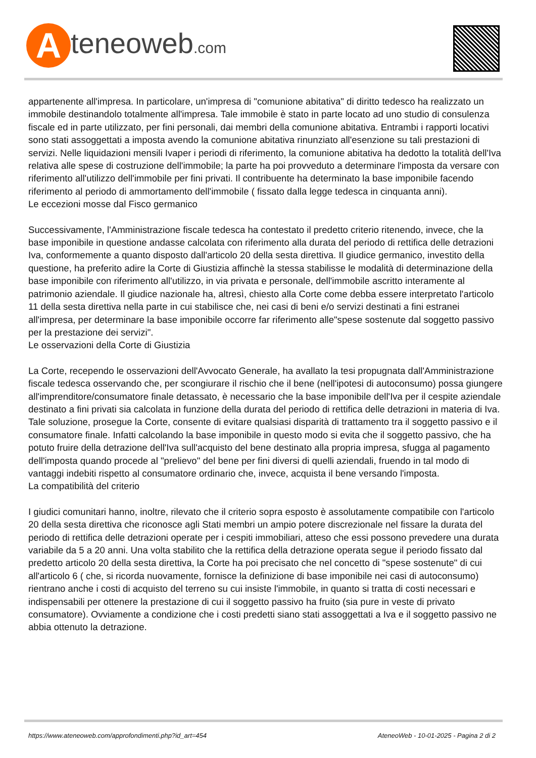Ateneoweb.com
appartenente all'impresa. In particolare, un'impresa di "comunione abitativa" di diritto tedesco ha realizzato un immobile destinandolo totalmente all'impresa. Tale immobile è stato in parte locato ad uno studio di consulenza fiscale ed in parte utilizzato, per fini personali, dai membri della comunione abitativa. Entrambi i rapporti locativi sono stati assoggettati a imposta avendo la comunione abitativa rinunziato all'esenzione su tali prestazioni di servizi. Nelle liquidazioni mensili Ivaper i periodi di riferimento, la comunione abitativa ha dedotto la totalità dell'Iva relativa alle spese di costruzione dell'immobile; la parte ha poi provveduto a determinare l'imposta da versare con riferimento all'utilizzo dell'immobile per fini privati. Il contribuente ha determinato la base imponibile facendo riferimento al periodo di ammortamento dell'immobile ( fissato dalla legge tedesca in cinquanta anni).
Le eccezioni mosse dal Fisco germanico
Successivamente, l'Amministrazione fiscale tedesca ha contestato il predetto criterio ritenendo, invece, che la base imponibile in questione andasse calcolata con riferimento alla durata del periodo di rettifica delle detrazioni Iva, conformemente a quanto disposto dall'articolo 20 della sesta direttiva. Il giudice germanico, investito della questione, ha preferito adire la Corte di Giustizia affinchè la stessa stabilisse le modalità di determinazione della base imponibile con riferimento all'utilizzo, in via privata e personale, dell'immobile ascritto interamente al patrimonio aziendale. Il giudice nazionale ha, altresì, chiesto alla Corte come debba essere interpretato l'articolo 11 della sesta direttiva nella parte in cui stabilisce che, nei casi di beni e/o servizi destinati a fini estranei all'impresa, per determinare la base imponibile occorre far riferimento alle"spese sostenute dal soggetto passivo per la prestazione dei servizi".
Le osservazioni della Corte di Giustizia
La Corte, recependo le osservazioni dell'Avvocato Generale, ha avallato la tesi propugnata dall'Amministrazione fiscale tedesca osservando che, per scongiurare il rischio che il bene (nell'ipotesi di autoconsumo) possa giungere all'imprenditore/consumatore finale detassato, è necessario che la base imponibile dell'Iva per il cespite aziendale destinato a fini privati sia calcolata in funzione della durata del periodo di rettifica delle detrazioni in materia di Iva. Tale soluzione, prosegue la Corte, consente di evitare qualsiasi disparità di trattamento tra il soggetto passivo e il consumatore finale. Infatti calcolando la base imponibile in questo modo si evita che il soggetto passivo, che ha potuto fruire della detrazione dell'Iva sull'acquisto del bene destinato alla propria impresa, sfugga al pagamento dell'imposta quando procede al "prelievo" del bene per fini diversi di quelli aziendali, fruendo in tal modo di vantaggi indebiti rispetto al consumatore ordinario che, invece, acquista il bene versando l'imposta.
La compatibilità del criterio
I giudici comunitari hanno, inoltre, rilevato che il criterio sopra esposto è assolutamente compatibile con l'articolo 20 della sesta direttiva che riconosce agli Stati membri un ampio potere discrezionale nel fissare la durata del periodo di rettifica delle detrazioni operate per i cespiti immobiliari, atteso che essi possono prevedere una durata variabile da 5 a 20 anni. Una volta stabilito che la rettifica della detrazione operata segue il periodo fissato dal predetto articolo 20 della sesta direttiva, la Corte ha poi precisato che nel concetto di "spese sostenute" di cui all'articolo 6 ( che, si ricorda nuovamente, fornisce la definizione di base imponibile nei casi di autoconsumo) rientrano anche i costi di acquisto del terreno su cui insiste l'immobile, in quanto si tratta di costi necessari e indispensabili per ottenere la prestazione di cui il soggetto passivo ha fruito (sia pure in veste di privato consumatore). Ovviamente a condizione che i costi predetti siano stati assoggettati a Iva e il soggetto passivo ne abbia ottenuto la detrazione.
https://www.ateneoweb.com/approfondimenti.php?id_art=454
AteneoWeb - 10-01-2025 - Pagina 2 di 2